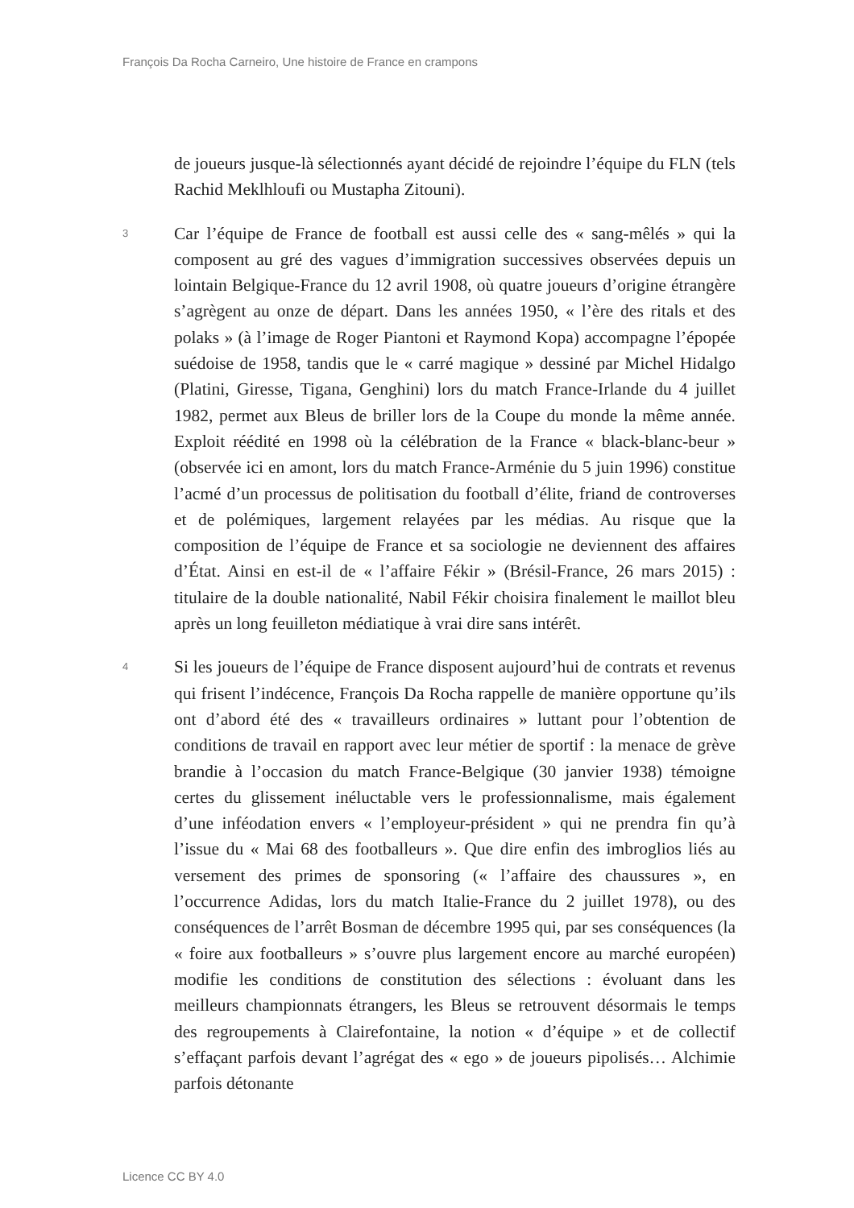François Da Rocha Carneiro, Une histoire de France en crampons
de joueurs jusque-là sélectionnés ayant décidé de rejoindre l’équipe du FLN (tels Rachid Meklhloufi ou Mustapha Zitouni).
3
Car l’équipe de France de football est aussi celle des « sang-mêlés » qui la composent au gré des vagues d’immigration successives observées depuis un lointain Belgique-France du 12 avril 1908, où quatre joueurs d’origine étrangère s’agrègent au onze de départ. Dans les années 1950, « l’ère des ritals et des polaks » (à l’image de Roger Piantoni et Raymond Kopa) accompagne l’épopée suédoise de 1958, tandis que le « carré magique » dessiné par Michel Hidalgo (Platini, Giresse, Tigana, Genghini) lors du match France-Irlande du 4 juillet 1982, permet aux Bleus de briller lors de la Coupe du monde la même année. Exploit réédité en 1998 où la célébration de la France « black-blanc-beur » (observée ici en amont, lors du match France-Arménie du 5 juin 1996) constitue l’acmé d’un processus de politisation du football d’élite, friand de controverses et de polémiques, largement relayées par les médias. Au risque que la composition de l’équipe de France et sa sociologie ne deviennent des affaires d’État. Ainsi en est-il de « l’affaire Fékir » (Brésil-France, 26 mars 2015) : titulaire de la double nationalité, Nabil Fékir choisira finalement le maillot bleu après un long feuilleton médiatique à vrai dire sans intérêt.
4
Si les joueurs de l’équipe de France disposent aujourd’hui de contrats et revenus qui frisent l’indécence, François Da Rocha rappelle de manière opportune qu’ils ont d’abord été des « travailleurs ordinaires » luttant pour l’obtention de conditions de travail en rapport avec leur métier de sportif : la menace de grève brandie à l’occasion du match France-Belgique (30 janvier 1938) témoigne certes du glissement inéluctable vers le professionnalisme, mais également d’une inféodation envers « l’employeur-président » qui ne prendra fin qu’à l’issue du « Mai 68 des footballeurs ». Que dire enfin des imbroglios liés au versement des primes de sponsoring (« l’affaire des chaussures », en l’occurrence Adidas, lors du match Italie-France du 2 juillet 1978), ou des conséquences de l’arrêt Bosman de décembre 1995 qui, par ses conséquences (la « foire aux footballeurs » s’ouvre plus largement encore au marché européen) modifie les conditions de constitution des sélections : évoluant dans les meilleurs championnats étrangers, les Bleus se retrouvent désormais le temps des regroupements à Clairefontaine, la notion « d’équipe » et de collectif s’effaçant parfois devant l’agrégat des « ego » de joueurs pipolisés… Alchimie parfois détonante
Licence CC BY 4.0